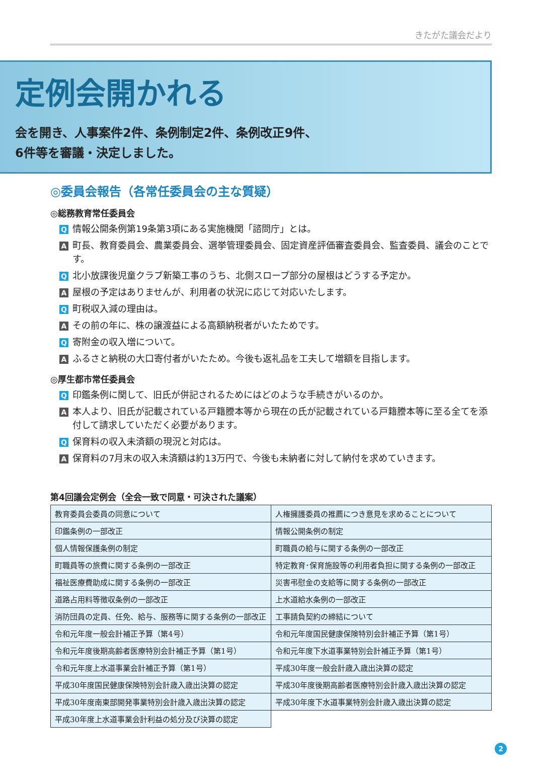きたがた議会だより
定例会開かれる
会を開き、人事案件2件、条例制定2件、条例改正9件、
6件等を審議・決定しました。
◎委員会報告（各常任委員会の主な質疑）
◎総務教育常任委員会
Q情報公開条例第19条第3項にある実施機関「諮問庁」とは。
A町長、教育委員会、農業委員会、選挙管理委員会、固定資産評価審査委員会、監査委員、議会のことです。
Q北小放課後児童クラブ新築工事のうち、北側スロープ部分の屋根はどうする予定か。
A屋根の予定はありませんが、利用者の状況に応じて対応いたします。
Q町税収入減の理由は。
Aその前の年に、株の譲渡益による高額納税者がいたためです。
Q寄附金の収入増について。
Aふるさと納税の大口寄付者がいたため。今後も返礼品を工夫して増額を目指します。
◎厚生都市常任委員会
Q印鑑条例に関して、旧氏が併記されるためにはどのような手続きがいるのか。
A本人より、旧氏が記載されている戸籍謄本等から現在の氏が記載されている戸籍謄本等に至る全てを添付して請求していただく必要があります。
Q保育料の収入未済額の現況と対応は。
A保育料の7月末の収入未済額は約13万円で、今後も未納者に対して納付を求めていきます。
第4回議会定例会（全会一致で同意・可決された議案）
| 教育委員会委員の同意について | 人権擁護委員の推薦につき意見を求めることについて |
| 印鑑条例の一部改正 | 情報公開条例の制定 |
| 個人情報保護条例の制定 | 町職員の給与に関する条例の一部改正 |
| 町職員等の旅費に関する条例の一部改正 | 特定教育･保育施設等の利用者負担に関する条例の一部改正 |
| 福祉医療費助成に関する条例の一部改正 | 災害弔慰金の支給等に関する条例の一部改正 |
| 道路占用料等徴収条例の一部改正 | 上水道給水条例の一部改正 |
| 消防団員の定員、任免、給与、服務等に関する条例の一部改正 | 工事請負契約の締結について |
| 令和元年度一般会計補正予算（第4号） | 令和元年度国民健康保険特別会計補正予算（第1号） |
| 令和元年度後期高齢者医療特別会計補正予算（第1号） | 令和元年度下水道事業特別会計補正予算（第1号） |
| 令和元年度上水道事業会計補正予算（第1号） | 平成30年度一般会計歳入歳出決算の認定 |
| 平成30年度国民健康保険特別会計歳入歳出決算の認定 | 平成30年度後期高齢者医療特別会計歳入歳出決算の認定 |
| 平成30年度南東部開発事業特別会計歳入歳出決算の認定 | 平成30年度下水道事業特別会計歳入歳出決算の認定 |
| 平成30年度上水道事業会計利益の処分及び決算の認定 | |
2